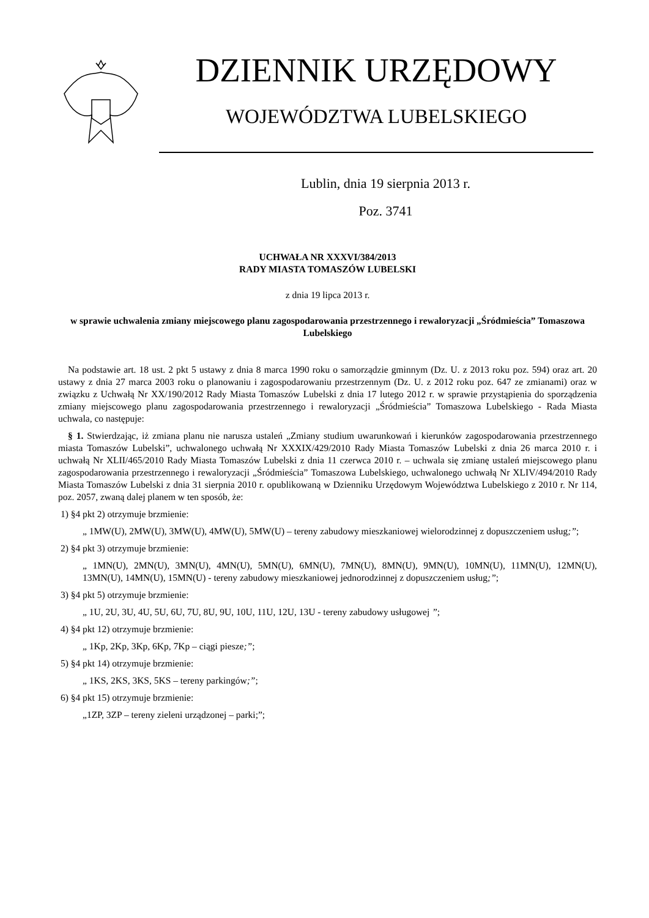DZIENNIK URZĘDOWY
WOJEWÓDZTWA LUBELSKIEGO
Lublin, dnia 19 sierpnia 2013 r.
Poz. 3741
UCHWAŁA NR XXXVI/384/2013
RADY MIASTA TOMASZÓW LUBELSKI
z dnia 19 lipca 2013 r.
w sprawie uchwalenia zmiany miejscowego planu zagospodarowania przestrzennego i rewaloryzacji „Śródmieścia” Tomaszowa Lubelskiego
Na podstawie art. 18 ust. 2 pkt 5 ustawy z dnia 8 marca 1990 roku o samorządzie gminnym (Dz. U. z 2013 roku poz. 594) oraz art. 20 ustawy z dnia 27 marca 2003 roku o planowaniu i zagospodarowaniu przestrzennym (Dz. U. z 2012 roku poz. 647 ze zmianami) oraz w związku z Uchwałą Nr XX/190/2012 Rady Miasta Tomaszów Lubelski z dnia 17 lutego 2012 r. w sprawie przystąpienia do sporządzenia zmiany miejscowego planu zagospodarowania przestrzennego i rewaloryzacji „Śródmieścia” Tomaszowa Lubelskiego - Rada Miasta uchwala, co następuje:
§ 1. Stwierdzając, iż zmiana planu nie narusza ustaleń „Zmiany studium uwarunkowań i kierunków zagospodarowania przestrzennego miasta Tomaszów Lubelski”, uchwalonego uchwałą Nr XXXIX/429/2010 Rady Miasta Tomaszów Lubelski z dnia 26 marca 2010 r. i uchwałą Nr XLII/465/2010 Rady Miasta Tomaszów Lubelski z dnia 11 czerwca 2010 r. – uchwala się zmianę ustaleń miejscowego planu zagospodarowania przestrzennego i rewaloryzacji „Śródmieścia” Tomaszowa Lubelskiego, uchwalonego uchwałą Nr XLIV/494/2010 Rady Miasta Tomaszów Lubelski z dnia 31 sierpnia 2010 r. opublikowaną w Dzienniku Urzędowym Województwa Lubelskiego z 2010 r. Nr 114, poz. 2057, zwaną dalej planem w ten sposób, że:
1) §4 pkt 2) otrzymuje brzmienie:
„ 1MW(U), 2MW(U), 3MW(U), 4MW(U), 5MW(U) – tereny zabudowy mieszkaniowej wielorodzinnej z dopuszczeniem usług;”;
2) §4 pkt 3) otrzymuje brzmienie:
„ 1MN(U), 2MN(U), 3MN(U), 4MN(U), 5MN(U), 6MN(U), 7MN(U), 8MN(U), 9MN(U), 10MN(U), 11MN(U), 12MN(U), 13MN(U), 14MN(U), 15MN(U) - tereny zabudowy mieszkaniowej jednorodzinnej z dopuszczeniem usług;”;
3) §4 pkt 5) otrzymuje brzmienie:
„ 1U, 2U, 3U, 4U, 5U, 6U, 7U, 8U, 9U, 10U, 11U, 12U, 13U - tereny zabudowy usługowej ”;
4) §4 pkt 12) otrzymuje brzmienie:
„ 1Kp, 2Kp, 3Kp, 6Kp, 7Kp – ciągi piesze;”;
5) §4 pkt 14) otrzymuje brzmienie:
„ 1KS, 2KS, 3KS, 5KS – tereny parkingów;”;
6) §4 pkt 15) otrzymuje brzmienie:
„1ZP, 3ZP – tereny zieleni urządzonej – parki;”;